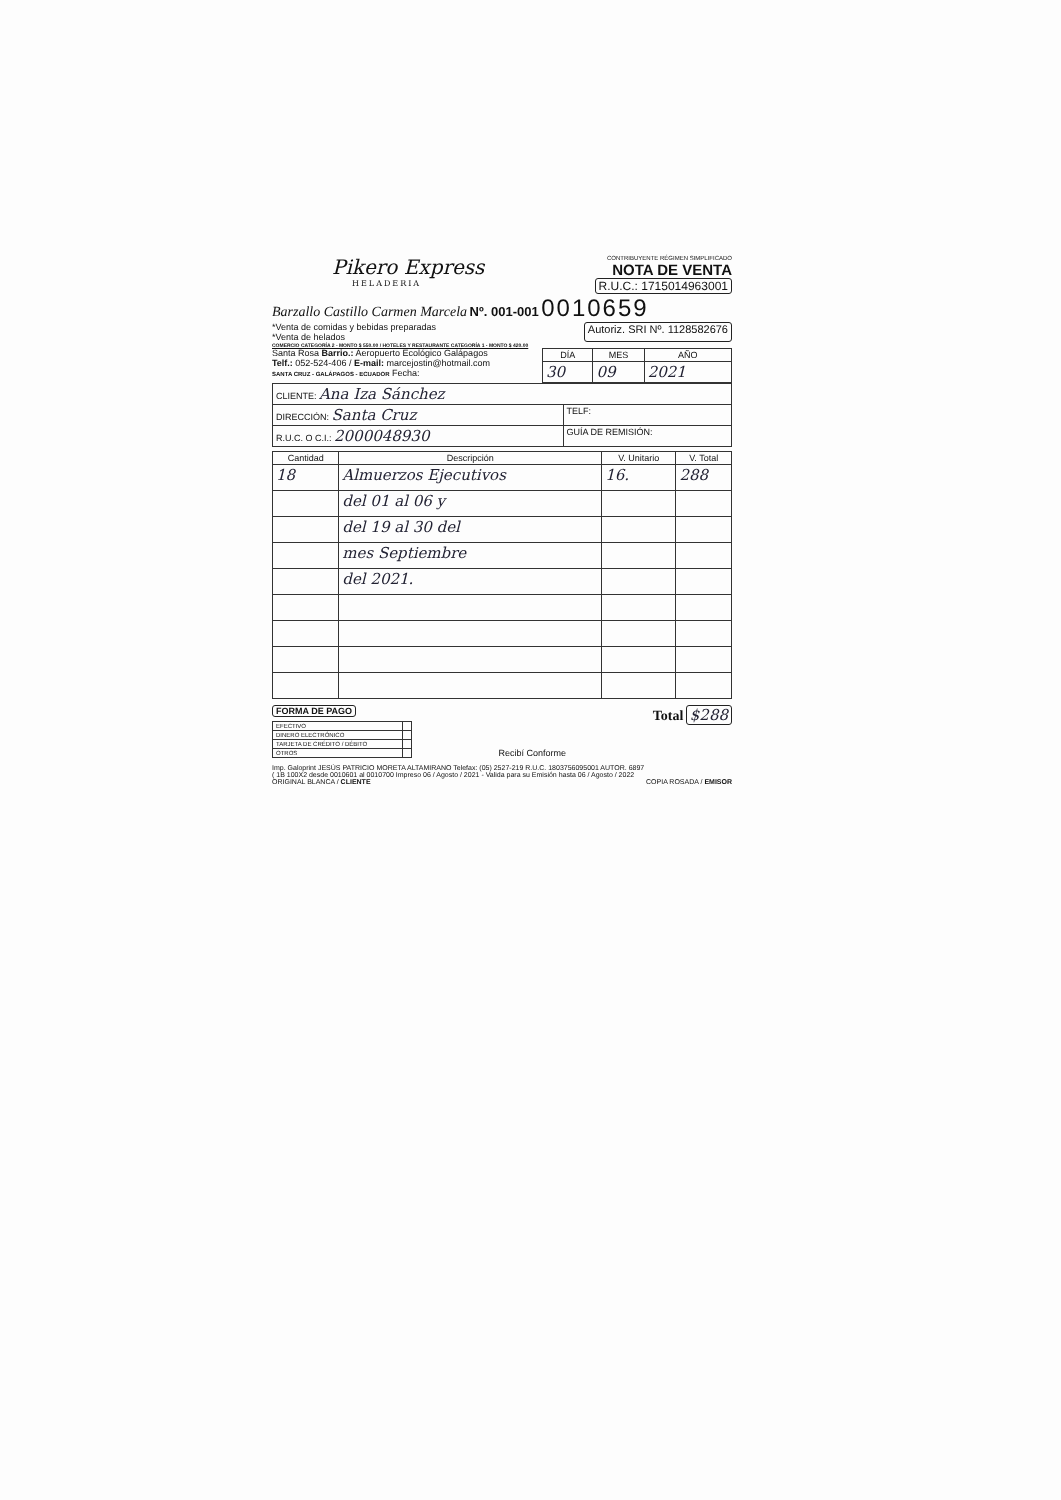Pikero Express
HELADERIA
CONTRIBUYENTE RÉGIMEN SIMPLIFICADO
NOTA DE VENTA
R.U.C.: 1715014963001
Barzallo Castillo Carmen Marcela Nº. 001-001 0010659
*Venta de comidas y bebidas preparadas
*Venta de helados
Autoriz. SRI Nº. 1128582676
COMERCIO CATEGORÍA 2 - MONTO $ 550.00 / HOTELES Y RESTAURANTE CATEGORÍA 1 - MONTO $ 420.00
Santa Rosa Barrio.: Aeropuerto Ecológico Galápagos
Telf.: 052-524-406 / E-mail: marcejostin@hotmail.com
SANTA CRUZ - GALÁPAGOS - ECUADOR Fecha:
| DÍA | MES | AÑO |
| --- | --- | --- |
| 30 | 09 | 2021 |
| CLIENTE: Ana Iza Sánchez | |
| DIRECCIÓN: Santa Cruz | TELF: |
| R.U.C. O C.I.: 2000048930 | GUÍA DE REMISIÓN: |
| Cantidad | Descripción | V. Unitario | V. Total |
| --- | --- | --- | --- |
| 18 | Almuerzos Ejecutivos | 16. | 288 |
| | del 01 al 06 y | | |
| | del 19 al 30 del | | |
| | mes Septiembre | | |
| | del 2021. | | |
FORMA DE PAGO
| EFECTIVO | |
| DINERO ELECTRÓNICO | |
| TARJETA DE CRÉDITO / DÉBITO | |
| OTROS | |
Recibí Conforme
Total $288
Imp. Galoprint JESÚS PATRICIO MORETA ALTAMIRANO Telefax: (05) 2527-219 R.U.C. 1803756095001 AUTOR. 6897
( 1B 100X2 desde 0010601 al 0010700 Impreso 06 / Agosto / 2021 - Valida para su Emisión hasta 06 / Agosto / 2022
ORIGINAL BLANCA / CLIENTE COPIA ROSADA / EMISOR